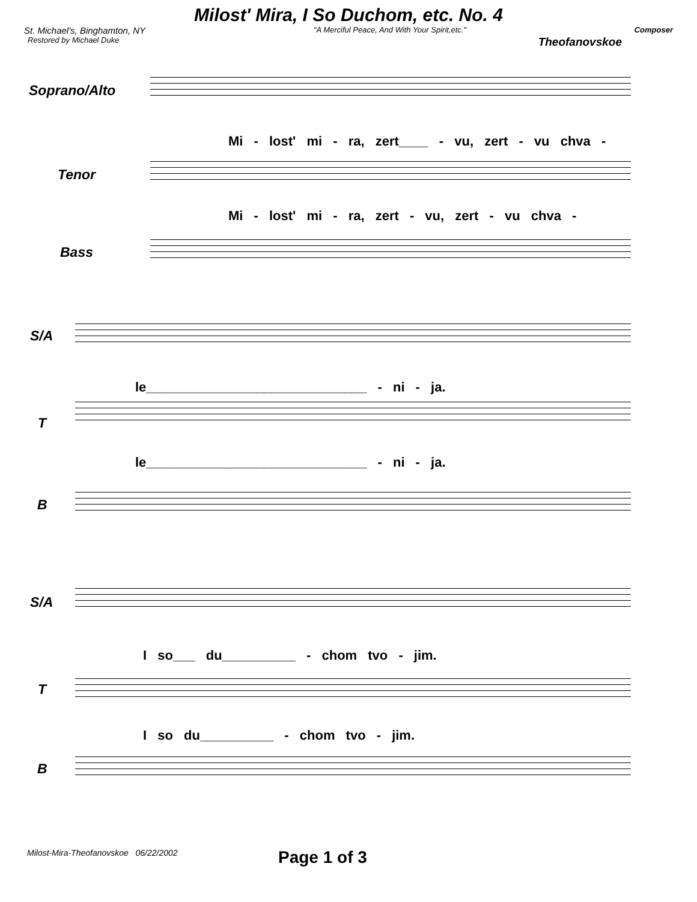Milost' Mira, I So Duchom, etc. No. 4
St. Michael's, Binghamton, NY "A Merciful Peace, And With Your Spirit,etc." Composer
Restored by Michael Duke Theofanovskoe
Soprano/Alto
Mi - lost' mi - ra, zert____ - vu, zert - vu chva -
Tenor
Mi - lost' mi - ra, zert - vu, zert - vu chva -
Bass
S/A
le______________________________ - ni - ja.
T
le______________________________ - ni - ja.
B
S/A
I so___ du__________ - chom tvo - jim.
T
I so du__________ - chom tvo - jim.
B
Milost-Mira-Theofanovskoe 06/22/2002
Page 1 of 3